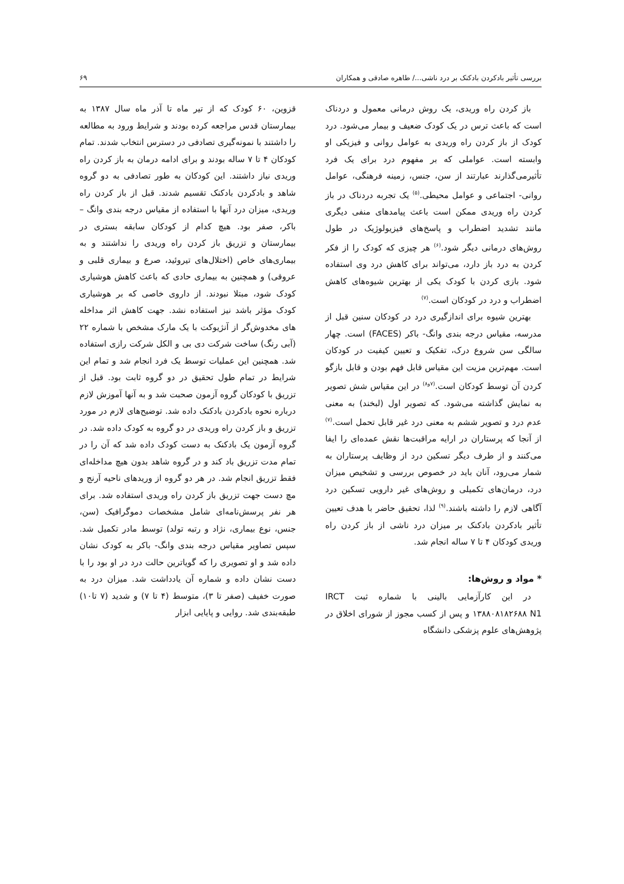بررسی تأثیر بادکردن بادکنک بر درد ناشی.../ طاهره صادقی و همکاران ۶۹
باز کردن راه وریدی، یک روش درمانی معمول و دردناک است که باعث ترس در یک کودک ضعیف و بیمار می‌شود. درد کودک از باز کردن راه وریدی به عوامل روانی و فیزیکی او وابسته است. عواملی که بر مفهوم درد برای یک فرد تأثیرمی‌گذارند عبارتند از سن، جنس، زمینه فرهنگی، عوامل روانی- اجتماعی و عوامل محیطی.<sup>(۵)</sup> یک تجربه دردناک در باز کردن راه وریدی ممکن است باعث پیامدهای منفی دیگری مانند تشدید اضطراب و پاسخ‌های فیزیولوژیک در طول روش‌های درمانی دیگر شود.<sup>(۶)</sup> هر چیزی که کودک را از فکر کردن به درد باز دارد، می‌تواند برای کاهش درد وی استفاده شود. بازی کردن با کودک یکی از بهترین شیوه‌های کاهش اضطراب و درد در کودکان است.<sup>(۷)</sup>
بهترین شیوه برای اندازگیری درد در کودکان سنین قبل از مدرسه، مقیاس درجه بندی وانگ- باکر (FACES) است. چهار سالگی سن شروع درک، تفکیک و تعیین کیفیت در کودکان است. مهم‌ترین مزیت این مقیاس قابل فهم بودن و قابل بازگو کردن آن توسط کودکان است.<sup>(۷و۸)</sup> در این مقیاس شش تصویر به نمایش گذاشته می‌شود. که تصویر اول (لبخند) به معنی عدم درد و تصویر ششم به معنی درد غیر قابل تحمل است.<sup>(۷)</sup> از آنجا که پرستاران در ارایه مراقبت‌ها نقش عمده‌ای را ایفا می‌کنند و از طرف دیگر تسکین درد از وظایف پرستاران به شمار می‌رود، آنان باید در خصوص بررسی و تشخیص میزان درد، درمان‌های تکمیلی و روش‌های غیر دارویی تسکین درد آگاهی لازم را داشته باشند.<sup>(۹)</sup> لذا، تحقیق حاضر با هدف تعیین تأثیر بادکردن بادکنک بر میزان درد ناشی از باز کردن راه وریدی کودکان ۴ تا ۷ ساله انجام شد.
* مواد و روش‌ها:
در این کارآزمایی بالینی با شماره ثبت IRCT ۱۳۸۸۰۸۱۸۲۶۸۸ N1 و پس از کسب مجوز از شورای اخلاق در پژوهش‌های علوم پزشکی دانشگاه
قزوین، ۶۰ کودک که از تیر ماه تا آذر ماه سال ۱۳۸۷ به بیمارستان قدس مراجعه کرده بودند و شرایط ورود به مطالعه را داشتند با نمونه‌گیری تصادفی در دسترس انتخاب شدند. تمام کودکان ۴ تا ۷ ساله بودند و برای ادامه درمان به باز کردن راه وریدی نیاز داشتند. این کودکان به طور تصادفی به دو گروه شاهد و بادکردن بادکنک تقسیم شدند. قبل از باز کردن راه وریدی، میزان درد آنها با استفاده از مقیاس درجه بندی وانگ – باکر، صفر بود. هیچ کدام از کودکان سابقه بستری در بیمارستان و تزریق باز کردن راه وریدی را نداشتند و به بیماری‌های خاص (اختلال‌های تیروئید، صرع و بیماری قلبی و عروقی) و همچنین به بیماری حادی که باعث کاهش هوشیاری کودک شود، مبتلا نبودند. از داروی خاصی که بر هوشیاری کودک مؤثر باشد نیز استفاده نشد. جهت کاهش اثر مداخله های مخدوش‌گر از آنژیوکت با یک مارک مشخص با شماره ۲۲ (آبی رنگ) ساخت شرکت دی بی و الکل شرکت رازی استفاده شد. همچنین این عملیات توسط یک فرد انجام شد و تمام این شرایط در تمام طول تحقیق در دو گروه ثابت بود. قبل از تزریق با کودکان گروه آزمون صحبت شد و به آنها آموزش لازم درباره نحوه بادکردن بادکنک داده شد. توضیح‌های لازم در مورد تزریق و باز کردن راه وریدی در دو گروه به کودک داده شد. در گروه آزمون یک بادکنک به دست کودک داده شد که آن را در تمام مدت تزریق باد کند و در گروه شاهد بدون هیچ مداخله‌ای فقط تزریق انجام شد. در هر دو گروه از وریدهای ناحیه آرنج و مچ دست جهت تزریق باز کردن راه وریدی استفاده شد. برای هر نفر پرسش‌نامه‌ای شامل مشخصات دموگرافیک (سن، جنس، نوع بیماری، نژاد و رتبه تولد) توسط مادر تکمیل شد. سپس تصاویر مقیاس درجه بندی وانگ- باکر به کودک نشان داده شد و او تصویری را که گویاترین حالت درد در او بود را با دست نشان داده و شماره آن یادداشت شد. میزان درد به صورت خفیف (صفر تا ۳)، متوسط (۴ تا ۷) و شدید (۷ تا۱۰) طبقه‌بندی شد. روایی و پایایی ابزار